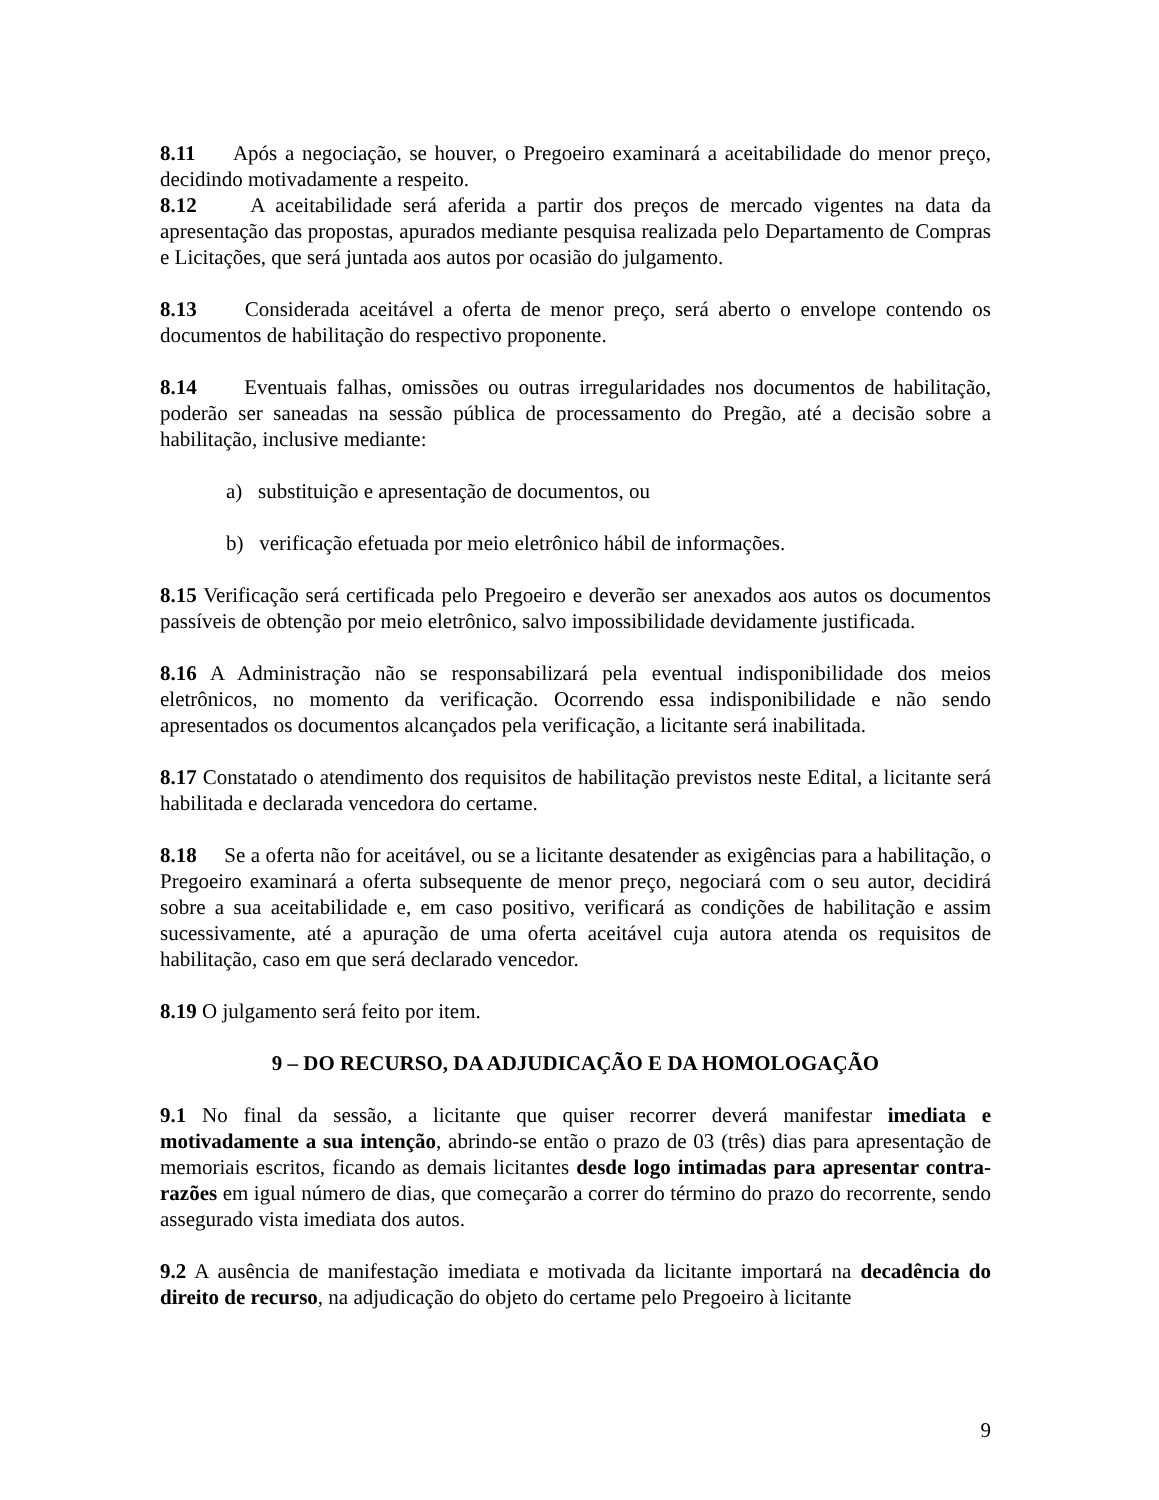8.11 Após a negociação, se houver, o Pregoeiro examinará a aceitabilidade do menor preço, decidindo motivadamente a respeito.
8.12 A aceitabilidade será aferida a partir dos preços de mercado vigentes na data da apresentação das propostas, apurados mediante pesquisa realizada pelo Departamento de Compras e Licitações, que será juntada aos autos por ocasião do julgamento.
8.13 Considerada aceitável a oferta de menor preço, será aberto o envelope contendo os documentos de habilitação do respectivo proponente.
8.14 Eventuais falhas, omissões ou outras irregularidades nos documentos de habilitação, poderão ser saneadas na sessão pública de processamento do Pregão, até a decisão sobre a habilitação, inclusive mediante:
a) substituição e apresentação de documentos, ou
b) verificação efetuada por meio eletrônico hábil de informações.
8.15 Verificação será certificada pelo Pregoeiro e deverão ser anexados aos autos os documentos passíveis de obtenção por meio eletrônico, salvo impossibilidade devidamente justificada.
8.16 A Administração não se responsabilizará pela eventual indisponibilidade dos meios eletrônicos, no momento da verificação. Ocorrendo essa indisponibilidade e não sendo apresentados os documentos alcançados pela verificação, a licitante será inabilitada.
8.17 Constatado o atendimento dos requisitos de habilitação previstos neste Edital, a licitante será habilitada e declarada vencedora do certame.
8.18 Se a oferta não for aceitável, ou se a licitante desatender as exigências para a habilitação, o Pregoeiro examinará a oferta subsequente de menor preço, negociará com o seu autor, decidirá sobre a sua aceitabilidade e, em caso positivo, verificará as condições de habilitação e assim sucessivamente, até a apuração de uma oferta aceitável cuja autora atenda os requisitos de habilitação, caso em que será declarado vencedor.
8.19 O julgamento será feito por item.
9 – DO RECURSO, DA ADJUDICAÇÃO E DA HOMOLOGAÇÃO
9.1 No final da sessão, a licitante que quiser recorrer deverá manifestar imediata e motivadamente a sua intenção, abrindo-se então o prazo de 03 (três) dias para apresentação de memoriais escritos, ficando as demais licitantes desde logo intimadas para apresentar contra-razões em igual número de dias, que começarão a correr do término do prazo do recorrente, sendo assegurado vista imediata dos autos.
9.2 A ausência de manifestação imediata e motivada da licitante importará na decadência do direito de recurso, na adjudicação do objeto do certame pelo Pregoeiro à licitante
9